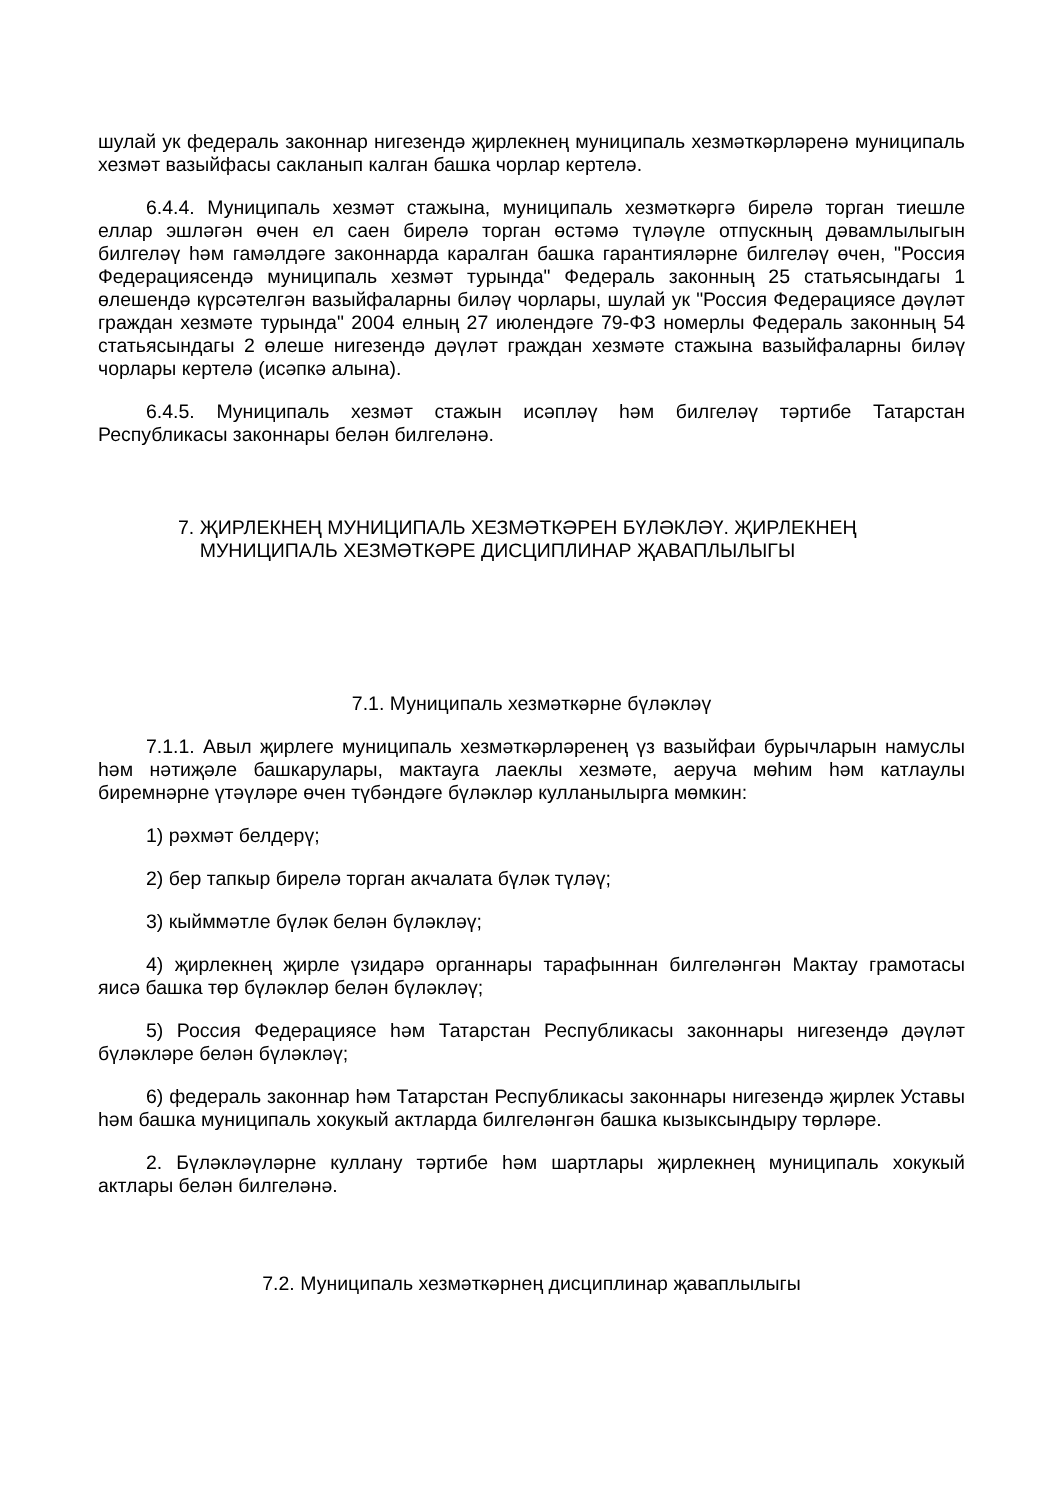шулай ук федераль законнар нигезендә җирлекнең муниципаль хезмәткәрләренә муниципаль хезмәт вазыйфасы сакланып калган башка чорлар кертелә.
6.4.4. Муниципаль хезмәт стажына, муниципаль хезмәткәргә бирелә торган тиешле еллар эшләгән өчен ел саен бирелә торган өстәмә түләүле отпускның дәвамлылыгын билгеләү һәм гамәлдәге законнарда каралган башка гарантияләрне билгеләү өчен, "Россия Федерациясендә муниципаль хезмәт турында" Федераль законның 25 статьясындагы 1 өлешендә күрсәтелгән вазыйфаларны биләү чорлары, шулай ук "Россия Федерациясе дәүләт граждан хезмәте турында" 2004 елның 27 июлендәге 79-ФЗ номерлы Федераль законның 54 статьясындагы 2 өлеше нигезендә дәүләт граждан хезмәте стажына вазыйфаларны биләү чорлары кертелә (исәпкә алына).
6.4.5. Муниципаль хезмәт стажын исәпләү һәм билгеләү тәртибе Татарстан Республикасы законнары белән билгеләнә.
7. ҖИРЛЕКНЕҢ МУНИЦИПАЛЬ ХЕЗМӘТКӘРЕН БҮЛӘКЛӘҮ. ҖИРЛЕКНЕҢ
МУНИЦИПАЛЬ ХЕЗМӘТКӘРЕ ДИСЦИПЛИНАР ҖАВАПЛЫЛЫГЫ
7.1. Муниципаль хезмәткәрне бүләкләү
7.1.1. Авыл җирлеге муниципаль хезмәткәрләренең үз вазыйфаи бурычларын намуслы һәм нәтиҗәле башкарулары, мактауга лаеклы хезмәте, аеруча мөһим һәм катлаулы биремнәрне үтәүләре өчен түбәндәге бүләкләр кулланылырга мөмкин:
1) рәхмәт белдерү;
2) бер тапкыр бирелә торган акчалата бүләк түләү;
3) кыйммәтле бүләк белән бүләкләү;
4) җирлекнең җирле үзидарә органнары тарафыннан билгеләнгән Мактау грамотасы яисә башка төр бүләкләр белән бүләкләү;
5) Россия Федерациясе һәм Татарстан Республикасы законнары нигезендә дәүләт бүләкләре белән бүләкләү;
6) федераль законнар һәм Татарстан Республикасы законнары нигезендә җирлек Уставы һәм башка муниципаль хокукый актларда билгеләнгән башка кызыксындыру төрләре.
2. Бүләкләүләрне куллану тәртибе һәм шартлары җирлекнең муниципаль хокукый актлары белән билгеләнә.
7.2. Муниципаль хезмәткәрнең дисциплинар җаваплылыгы